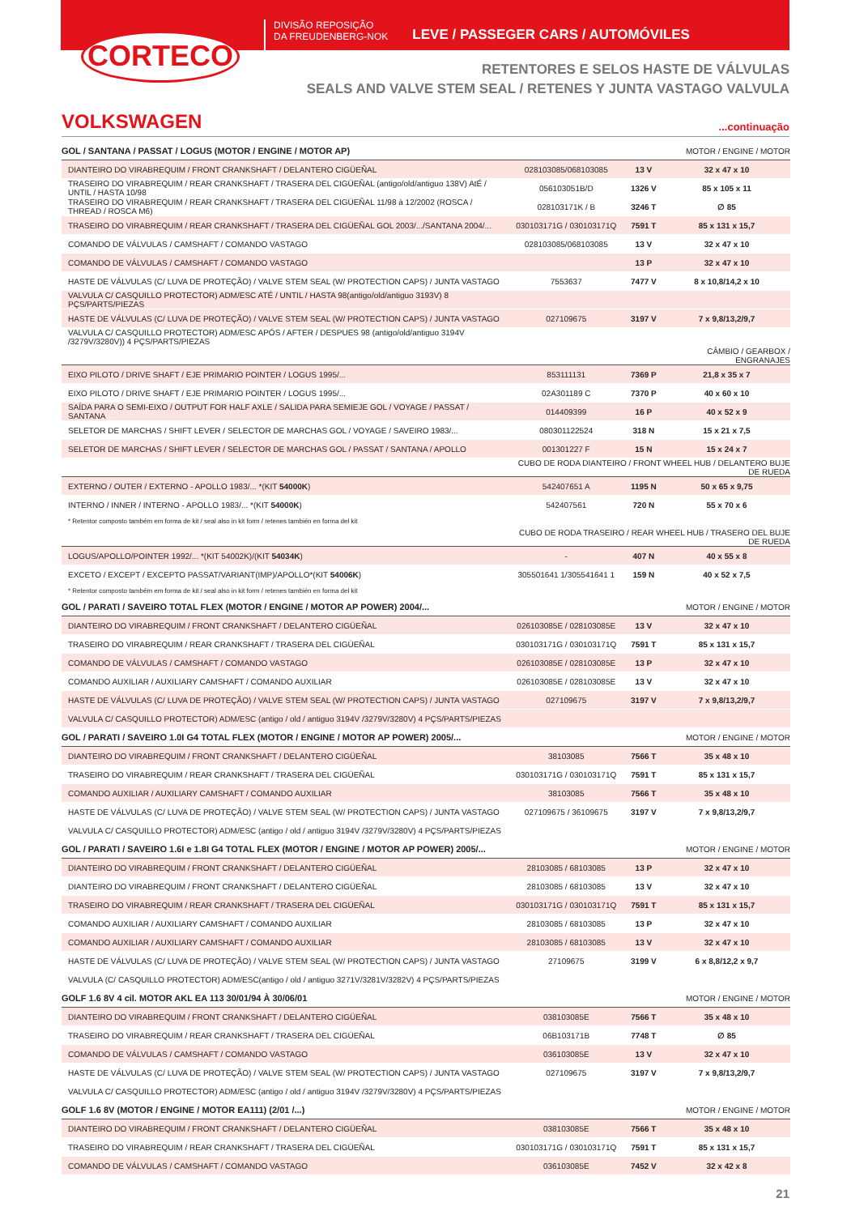CORTECO
DIVISÃO REPOSIÇÃO
DA FREUDENBERG-NOK
LEVE / PASSEGER CARS / AUTOMÓVILES
RETENTORES E SELOS HASTE DE VÁLVULAS
SEALS AND VALVE STEM SEAL / RETENES Y JUNTA VASTAGO VALVULA
VOLKSWAGEN
...continuação
| GOL / SANTANA / PASSAT / LOGUS (MOTOR / ENGINE / MOTOR AP) | | | MOTOR / ENGINE / MOTOR |
| DIANTEIRO DO VIRABREQUIM / FRONT CRANKSHAFT / DELANTERO CIGÜEÑAL | 028103085/068103085 | 13 V | 32 x 47 x 10 |
| TRASEIRO DO VIRABREQUIM / REAR CRANKSHAFT / TRASERA DEL CIGÜEÑAL (antigo/old/antiguo 138V) AtÉ / UNTIL / HASTA 10/98 | 056103051B/D | 1326 V | 85 x 105 x 11 |
| TRASEIRO DO VIRABREQUIM / REAR CRANKSHAFT / TRASERA DEL CIGÜEÑAL 11/98 à 12/2002 (ROSCA / THREAD / ROSCA M6) | 028103171K / B | 3246 T | ∅ 85 |
| TRASEIRO DO VIRABREQUIM / REAR CRANKSHAFT / TRASERA DEL CIGÜEÑAL GOL 2003/.../SANTANA 2004/... | 030103171G / 030103171Q | 7591 T | 85 x 131 x 15,7 |
| COMANDO DE VÁLVULAS / CAMSHAFT / COMANDO VASTAGO | 028103085/068103085 | 13 V | 32 x 47 x 10 |
| COMANDO DE VÁLVULAS / CAMSHAFT / COMANDO VASTAGO | | 13 P | 32 x 47 x 10 |
| HASTE DE VÁLVULAS (C/ LUVA DE PROTEÇÃO) / VALVE STEM SEAL (W/ PROTECTION CAPS) / JUNTA VASTAGO | 7553637 | 7477 V | 8 x 10,8/14,2 x 10 |
| VALVULA C/ CASQUILLO PROTECTOR) ADM/ESC ATÉ / UNTIL / HASTA 98(antigo/old/antiguo 3193V) 8 PÇS/PARTS/PIEZAS | | | |
| HASTE DE VÁLVULAS (C/ LUVA DE PROTEÇÃO) / VALVE STEM SEAL (W/ PROTECTION CAPS) / JUNTA VASTAGO | 027109675 | 3197 V | 7 x 9,8/13,2/9,7 |
| VALVULA C/ CASQUILLO PROTECTOR) ADM/ESC APÓS / AFTER / DESPUES 98 (antigo/old/antiguo 3194V /3279V/3280V)) 4 PÇS/PARTS/PIEZAS | | | |
| | | | CÂMBIO / GEARBOX / ENGRANAJES |
| EIXO PILOTO / DRIVE SHAFT / EJE PRIMARIO POINTER / LOGUS 1995/... | 853111131 | 7369 P | 21,8 x 35 x 7 |
| EIXO PILOTO / DRIVE SHAFT / EJE PRIMARIO POINTER / LOGUS 1995/... | 02A301189 C | 7370 P | 40 x 60 x 10 |
| SAÍDA PARA O SEMI-EIXO / OUTPUT FOR HALF AXLE / SALIDA PARA SEMIEJE GOL / VOYAGE / PASSAT / SANTANA | 014409399 | 16 P | 40 x 52 x 9 |
| SELETOR DE MARCHAS / SHIFT LEVER / SELECTOR DE MARCHAS GOL / VOYAGE / SAVEIRO 1983/... | 080301122524 | 318 N | 15 x 21 x 7,5 |
| SELETOR DE MARCHAS / SHIFT LEVER / SELECTOR DE MARCHAS GOL / PASSAT / SANTANA / APOLLO | 001301227 F | 15 N | 15 x 24 x 7 |
| | CUBO DE RODA DIANTEIRO / FRONT WHEEL HUB / DELANTERO BUJE DE RUEDA | | |
| EXTERNO / OUTER / EXTERNO - APOLLO 1983/... *(KIT 54000K ) | 542407651 A | 1195 N | 50 x 65 x 9,75 |
| INTERNO / INNER / INTERNO - APOLLO 1983/... *(KIT 54000K ) | 542407561 | 720 N | 55 x 70 x 6 |
| * Retentor composto também em forma de kit / seal also in kit form / retenes también en forma del kit | | | |
| | CUBO DE RODA TRASEIRO / REAR WHEEL HUB / TRASERO DEL BUJE DE RUEDA | | |
| LOGUS/APOLLO/POINTER 1992/... *(KIT 54002K)/(KIT 54034K ) | - | 407 N | 40 x 55 x 8 |
| EXCETO / EXCEPT / EXCEPTO PASSAT/VARIANT(IMP)/APOLLO*(KIT 54006K ) | 305501641 1/305541641 1 | 159 N | 40 x 52 x 7,5 |
| * Retentor composto também em forma de kit / seal also in kit form / retenes también en forma del kit | | | |
| GOL / PARATI / SAVEIRO TOTAL FLEX (MOTOR / ENGINE / MOTOR AP POWER) 2004/... | | | MOTOR / ENGINE / MOTOR |
| DIANTEIRO DO VIRABREQUIM / FRONT CRANKSHAFT / DELANTERO CIGÜEÑAL | 026103085E / 028103085E | 13 V | 32 x 47 x 10 |
| TRASEIRO DO VIRABREQUIM / REAR CRANKSHAFT / TRASERA DEL CIGÜEÑAL | 030103171G / 030103171Q | 7591 T | 85 x 131 x 15,7 |
| COMANDO DE VÁLVULAS / CAMSHAFT / COMANDO VASTAGO | 026103085E / 028103085E | 13 P | 32 x 47 x 10 |
| COMANDO AUXILIAR / AUXILIARY CAMSHAFT / COMANDO AUXILIAR | 026103085E / 028103085E | 13 V | 32 x 47 x 10 |
| HASTE DE VÁLVULAS (C/ LUVA DE PROTEÇÃO) / VALVE STEM SEAL (W/ PROTECTION CAPS) / JUNTA VASTAGO | 027109675 | 3197 V | 7 x 9,8/13,2/9,7 |
| VALVULA C/ CASQUILLO PROTECTOR) ADM/ESC (antigo / old / antiguo 3194V /3279V/3280V) 4 PÇS/PARTS/PIEZAS | | | |
| GOL / PARATI / SAVEIRO 1.0I G4 TOTAL FLEX (MOTOR / ENGINE / MOTOR AP POWER) 2005/... | | | MOTOR / ENGINE / MOTOR |
| DIANTEIRO DO VIRABREQUIM / FRONT CRANKSHAFT / DELANTERO CIGÜEÑAL | 38103085 | 7566 T | 35 x 48 x 10 |
| TRASEIRO DO VIRABREQUIM / REAR CRANKSHAFT / TRASERA DEL CIGÜEÑAL | 030103171G / 030103171Q | 7591 T | 85 x 131 x 15,7 |
| COMANDO AUXILIAR / AUXILIARY CAMSHAFT / COMANDO AUXILIAR | 38103085 | 7566 T | 35 x 48 x 10 |
| HASTE DE VÁLVULAS (C/ LUVA DE PROTEÇÃO) / VALVE STEM SEAL (W/ PROTECTION CAPS) / JUNTA VASTAGO | 027109675 / 36109675 | 3197 V | 7 x 9,8/13,2/9,7 |
| VALVULA C/ CASQUILLO PROTECTOR) ADM/ESC (antigo / old / antiguo 3194V /3279V/3280V) 4 PÇS/PARTS/PIEZAS | | | |
| GOL / PARATI / SAVEIRO 1.6I e 1.8I G4 TOTAL FLEX (MOTOR / ENGINE / MOTOR AP POWER) 2005/... | | | MOTOR / ENGINE / MOTOR |
| DIANTEIRO DO VIRABREQUIM / FRONT CRANKSHAFT / DELANTERO CIGÜEÑAL | 28103085 / 68103085 | 13 P | 32 x 47 x 10 |
| DIANTEIRO DO VIRABREQUIM / FRONT CRANKSHAFT / DELANTERO CIGÜEÑAL | 28103085 / 68103085 | 13 V | 32 x 47 x 10 |
| TRASEIRO DO VIRABREQUIM / REAR CRANKSHAFT / TRASERA DEL CIGÜEÑAL | 030103171G / 030103171Q | 7591 T | 85 x 131 x 15,7 |
| COMANDO AUXILIAR / AUXILIARY CAMSHAFT / COMANDO AUXILIAR | 28103085 / 68103085 | 13 P | 32 x 47 x 10 |
| COMANDO AUXILIAR / AUXILIARY CAMSHAFT / COMANDO AUXILIAR | 28103085 / 68103085 | 13 V | 32 x 47 x 10 |
| HASTE DE VÁLVULAS (C/ LUVA DE PROTEÇÃO) / VALVE STEM SEAL (W/ PROTECTION CAPS) / JUNTA VASTAGO | 27109675 | 3199 V | 6 x 8,8/12,2 x 9,7 |
| VALVULA (C/ CASQUILLO PROTECTOR) ADM/ESC(antigo / old / antiguo 3271V/3281V/3282V) 4 PÇS/PARTS/PIEZAS | | | |
| GOLF 1.6 8V 4 cil. MOTOR AKL EA 113 30/01/94 À 30/06/01 | | | MOTOR / ENGINE / MOTOR |
| DIANTEIRO DO VIRABREQUIM / FRONT CRANKSHAFT / DELANTERO CIGÜEÑAL | 038103085E | 7566 T | 35 x 48 x 10 |
| TRASEIRO DO VIRABREQUIM / REAR CRANKSHAFT / TRASERA DEL CIGÜEÑAL | 06B103171B | 7748 T | ∅ 85 |
| COMANDO DE VÁLVULAS / CAMSHAFT / COMANDO VASTAGO | 036103085E | 13 V | 32 x 47 x 10 |
| HASTE DE VÁLVULAS (C/ LUVA DE PROTEÇÃO) / VALVE STEM SEAL (W/ PROTECTION CAPS) / JUNTA VASTAGO | 027109675 | 3197 V | 7 x 9,8/13,2/9,7 |
| VALVULA C/ CASQUILLO PROTECTOR) ADM/ESC (antigo / old / antiguo 3194V /3279V/3280V) 4 PÇS/PARTS/PIEZAS | | | |
| GOLF 1.6 8V (MOTOR / ENGINE / MOTOR EA111) (2/01 /...) | | | MOTOR / ENGINE / MOTOR |
| DIANTEIRO DO VIRABREQUIM / FRONT CRANKSHAFT / DELANTERO CIGÜEÑAL | 038103085E | 7566 T | 35 x 48 x 10 |
| TRASEIRO DO VIRABREQUIM / REAR CRANKSHAFT / TRASERA DEL CIGÜEÑAL | 030103171G / 030103171Q | 7591 T | 85 x 131 x 15,7 |
| COMANDO DE VÁLVULAS / CAMSHAFT / COMANDO VASTAGO | 036103085E | 7452 V | 32 x 42 x 8 |
21